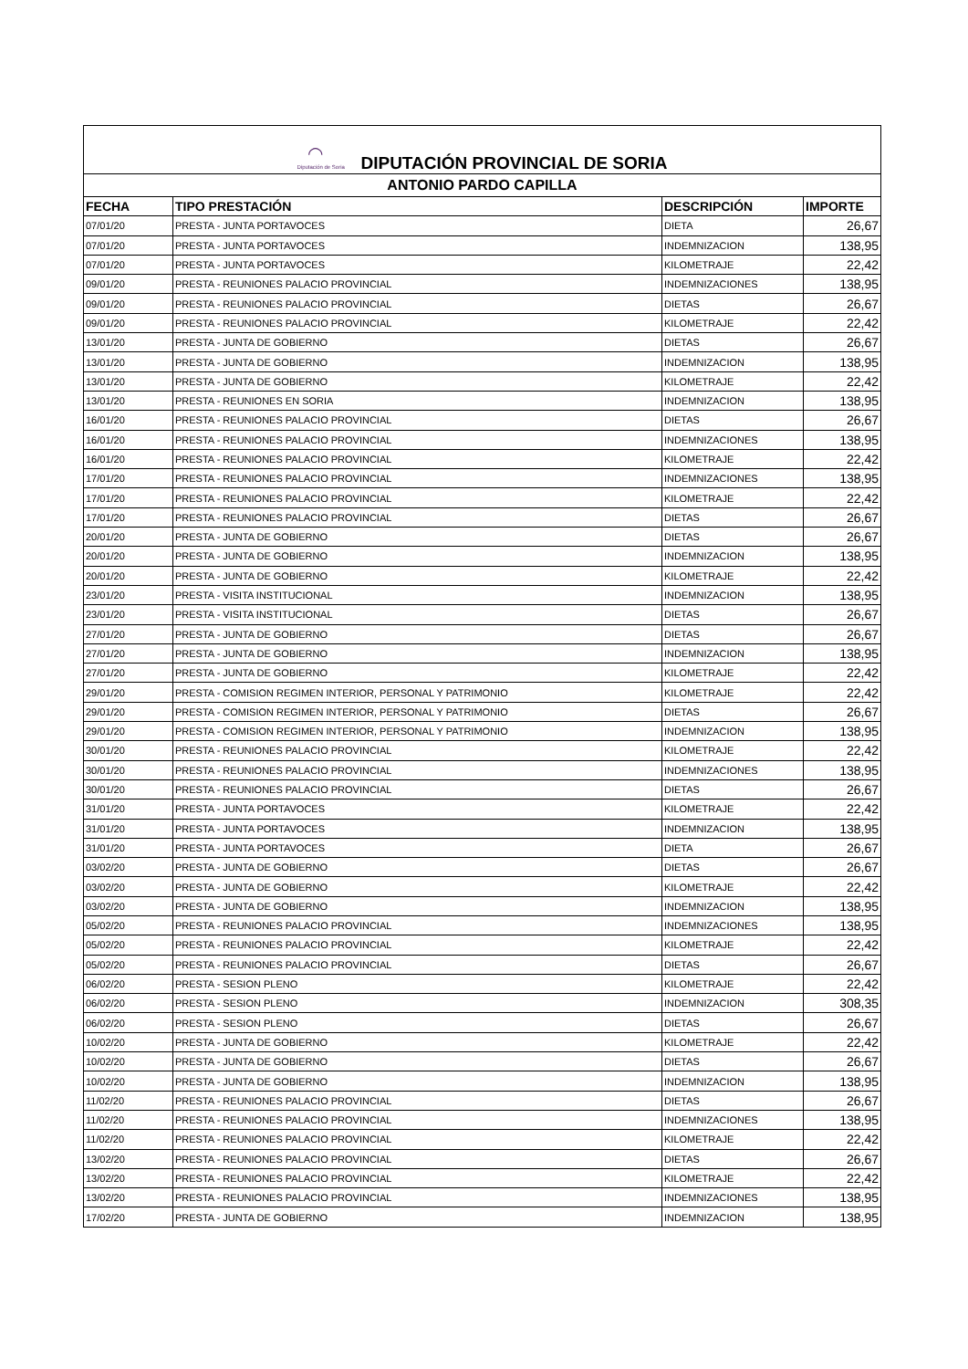| ◠ Diputación de Soria DIPUTACIÓN PROVINCIAL DE SORIA | | | |
| --- | --- | --- | --- |
| ANTONIO PARDO CAPILLA | | | |
| FECHA | TIPO PRESTACIÓN | DESCRIPCIÓN | IMPORTE |
| 07/01/20 | PRESTA - JUNTA PORTAVOCES | DIETA | 26,67 |
| 07/01/20 | PRESTA - JUNTA PORTAVOCES | INDEMNIZACION | 138,95 |
| 07/01/20 | PRESTA - JUNTA PORTAVOCES | KILOMETRAJE | 22,42 |
| 09/01/20 | PRESTA - REUNIONES PALACIO PROVINCIAL | INDEMNIZACIONES | 138,95 |
| 09/01/20 | PRESTA - REUNIONES PALACIO PROVINCIAL | DIETAS | 26,67 |
| 09/01/20 | PRESTA - REUNIONES PALACIO PROVINCIAL | KILOMETRAJE | 22,42 |
| 13/01/20 | PRESTA - JUNTA DE GOBIERNO | DIETAS | 26,67 |
| 13/01/20 | PRESTA - JUNTA DE GOBIERNO | INDEMNIZACION | 138,95 |
| 13/01/20 | PRESTA - JUNTA DE GOBIERNO | KILOMETRAJE | 22,42 |
| 13/01/20 | PRESTA - REUNIONES EN SORIA | INDEMNIZACION | 138,95 |
| 16/01/20 | PRESTA - REUNIONES PALACIO PROVINCIAL | DIETAS | 26,67 |
| 16/01/20 | PRESTA - REUNIONES PALACIO PROVINCIAL | INDEMNIZACIONES | 138,95 |
| 16/01/20 | PRESTA - REUNIONES PALACIO PROVINCIAL | KILOMETRAJE | 22,42 |
| 17/01/20 | PRESTA - REUNIONES PALACIO PROVINCIAL | INDEMNIZACIONES | 138,95 |
| 17/01/20 | PRESTA - REUNIONES PALACIO PROVINCIAL | KILOMETRAJE | 22,42 |
| 17/01/20 | PRESTA - REUNIONES PALACIO PROVINCIAL | DIETAS | 26,67 |
| 20/01/20 | PRESTA - JUNTA DE GOBIERNO | DIETAS | 26,67 |
| 20/01/20 | PRESTA - JUNTA DE GOBIERNO | INDEMNIZACION | 138,95 |
| 20/01/20 | PRESTA - JUNTA DE GOBIERNO | KILOMETRAJE | 22,42 |
| 23/01/20 | PRESTA - VISITA INSTITUCIONAL | INDEMNIZACION | 138,95 |
| 23/01/20 | PRESTA - VISITA INSTITUCIONAL | DIETAS | 26,67 |
| 27/01/20 | PRESTA - JUNTA DE GOBIERNO | DIETAS | 26,67 |
| 27/01/20 | PRESTA - JUNTA DE GOBIERNO | INDEMNIZACION | 138,95 |
| 27/01/20 | PRESTA - JUNTA DE GOBIERNO | KILOMETRAJE | 22,42 |
| 29/01/20 | PRESTA - COMISION REGIMEN INTERIOR, PERSONAL Y PATRIMONIO | KILOMETRAJE | 22,42 |
| 29/01/20 | PRESTA - COMISION REGIMEN INTERIOR, PERSONAL Y PATRIMONIO | DIETAS | 26,67 |
| 29/01/20 | PRESTA - COMISION REGIMEN INTERIOR, PERSONAL Y PATRIMONIO | INDEMNIZACION | 138,95 |
| 30/01/20 | PRESTA - REUNIONES PALACIO PROVINCIAL | KILOMETRAJE | 22,42 |
| 30/01/20 | PRESTA - REUNIONES PALACIO PROVINCIAL | INDEMNIZACIONES | 138,95 |
| 30/01/20 | PRESTA - REUNIONES PALACIO PROVINCIAL | DIETAS | 26,67 |
| 31/01/20 | PRESTA - JUNTA PORTAVOCES | KILOMETRAJE | 22,42 |
| 31/01/20 | PRESTA - JUNTA PORTAVOCES | INDEMNIZACION | 138,95 |
| 31/01/20 | PRESTA - JUNTA PORTAVOCES | DIETA | 26,67 |
| 03/02/20 | PRESTA - JUNTA DE GOBIERNO | DIETAS | 26,67 |
| 03/02/20 | PRESTA - JUNTA DE GOBIERNO | KILOMETRAJE | 22,42 |
| 03/02/20 | PRESTA - JUNTA DE GOBIERNO | INDEMNIZACION | 138,95 |
| 05/02/20 | PRESTA - REUNIONES PALACIO PROVINCIAL | INDEMNIZACIONES | 138,95 |
| 05/02/20 | PRESTA - REUNIONES PALACIO PROVINCIAL | KILOMETRAJE | 22,42 |
| 05/02/20 | PRESTA - REUNIONES PALACIO PROVINCIAL | DIETAS | 26,67 |
| 06/02/20 | PRESTA - SESION PLENO | KILOMETRAJE | 22,42 |
| 06/02/20 | PRESTA - SESION PLENO | INDEMNIZACION | 308,35 |
| 06/02/20 | PRESTA - SESION PLENO | DIETAS | 26,67 |
| 10/02/20 | PRESTA - JUNTA DE GOBIERNO | KILOMETRAJE | 22,42 |
| 10/02/20 | PRESTA - JUNTA DE GOBIERNO | DIETAS | 26,67 |
| 10/02/20 | PRESTA - JUNTA DE GOBIERNO | INDEMNIZACION | 138,95 |
| 11/02/20 | PRESTA - REUNIONES PALACIO PROVINCIAL | DIETAS | 26,67 |
| 11/02/20 | PRESTA - REUNIONES PALACIO PROVINCIAL | INDEMNIZACIONES | 138,95 |
| 11/02/20 | PRESTA - REUNIONES PALACIO PROVINCIAL | KILOMETRAJE | 22,42 |
| 13/02/20 | PRESTA - REUNIONES PALACIO PROVINCIAL | DIETAS | 26,67 |
| 13/02/20 | PRESTA - REUNIONES PALACIO PROVINCIAL | KILOMETRAJE | 22,42 |
| 13/02/20 | PRESTA - REUNIONES PALACIO PROVINCIAL | INDEMNIZACIONES | 138,95 |
| 17/02/20 | PRESTA - JUNTA DE GOBIERNO | INDEMNIZACION | 138,95 |